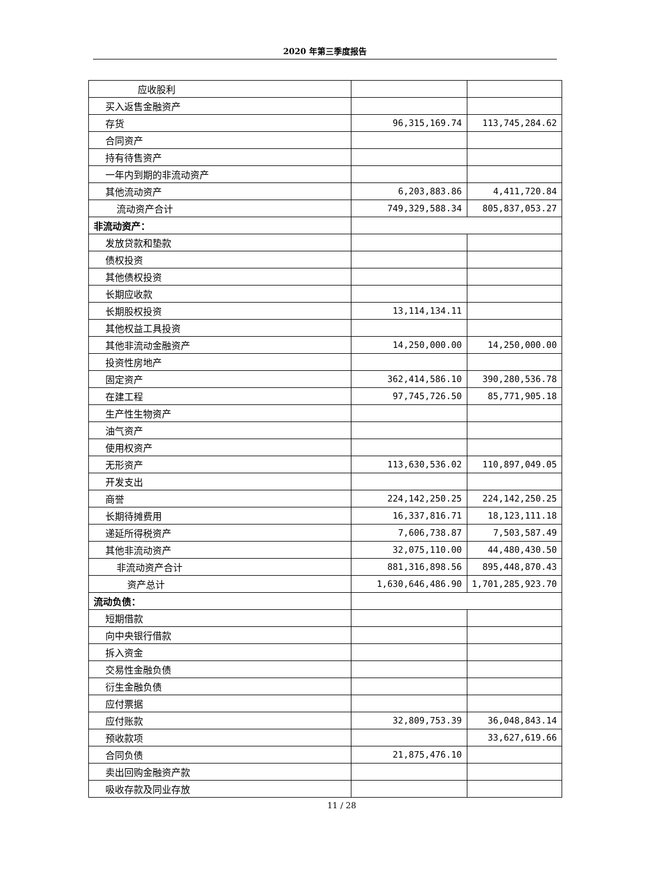2020 年第三季度报告
| 应收股利 | | |
| 买入返售金融资产 | | |
| 存货 | 96,315,169.74 | 113,745,284.62 |
| 合同资产 | | |
| 持有待售资产 | | |
| 一年内到期的非流动资产 | | |
| 其他流动资产 | 6,203,883.86 | 4,411,720.84 |
| 流动资产合计 | 749,329,588.34 | 805,837,053.27 |
| 非流动资产： | | |
| 发放贷款和垫款 | | |
| 债权投资 | | |
| 其他债权投资 | | |
| 长期应收款 | | |
| 长期股权投资 | 13,114,134.11 | |
| 其他权益工具投资 | | |
| 其他非流动金融资产 | 14,250,000.00 | 14,250,000.00 |
| 投资性房地产 | | |
| 固定资产 | 362,414,586.10 | 390,280,536.78 |
| 在建工程 | 97,745,726.50 | 85,771,905.18 |
| 生产性生物资产 | | |
| 油气资产 | | |
| 使用权资产 | | |
| 无形资产 | 113,630,536.02 | 110,897,049.05 |
| 开发支出 | | |
| 商誉 | 224,142,250.25 | 224,142,250.25 |
| 长期待摊费用 | 16,337,816.71 | 18,123,111.18 |
| 递延所得税资产 | 7,606,738.87 | 7,503,587.49 |
| 其他非流动资产 | 32,075,110.00 | 44,480,430.50 |
| 非流动资产合计 | 881,316,898.56 | 895,448,870.43 |
| 资产总计 | 1,630,646,486.90 | 1,701,285,923.70 |
| 流动负债： | | |
| 短期借款 | | |
| 向中央银行借款 | | |
| 拆入资金 | | |
| 交易性金融负债 | | |
| 衍生金融负债 | | |
| 应付票据 | | |
| 应付账款 | 32,809,753.39 | 36,048,843.14 |
| 预收款项 | | 33,627,619.66 |
| 合同负债 | 21,875,476.10 | |
| 卖出回购金融资产款 | | |
| 吸收存款及同业存放 | | |
11 / 28